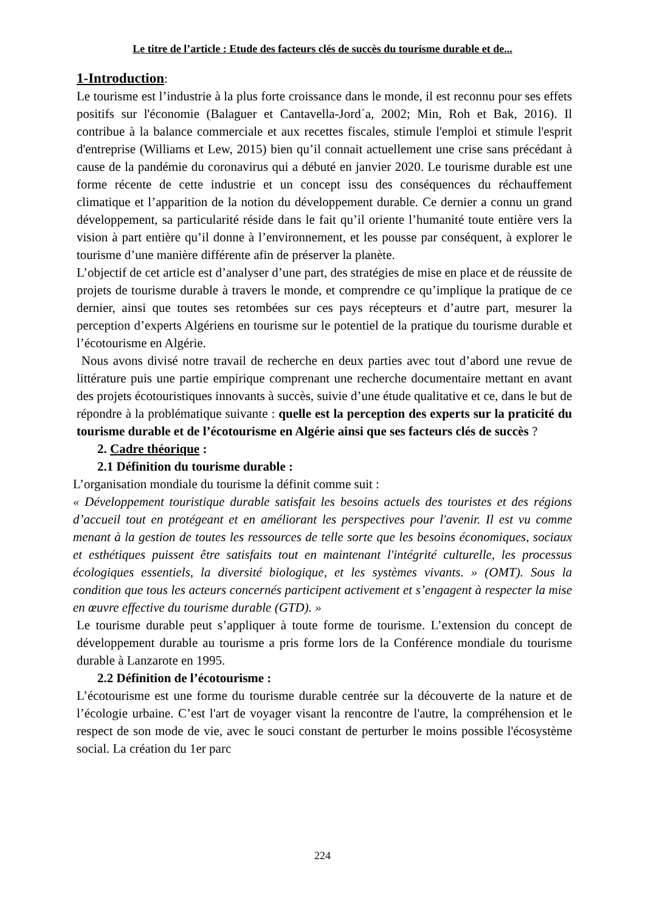Le titre de l’article : Etude des facteurs clés de succès du tourisme durable et de...
1-Introduction:
Le tourisme est l’industrie à la plus forte croissance dans le monde, il est reconnu pour ses effets positifs sur l'économie (Balaguer et Cantavella-Jord´a, 2002; Min, Roh et Bak, 2016). Il contribue à la balance commerciale et aux recettes fiscales, stimule l'emploi et stimule l'esprit d'entreprise (Williams et Lew, 2015) bien qu’il connait actuellement une crise sans précédant à cause de la pandémie du coronavirus qui a débuté en janvier 2020. Le tourisme durable est une forme récente de cette industrie et un concept issu des conséquences du réchauffement climatique et l’apparition de la notion du développement durable. Ce dernier a connu un grand développement, sa particularité réside dans le fait qu’il oriente l’humanité toute entière vers la vision à part entière qu’il donne à l’environnement, et les pousse par conséquent, à explorer le tourisme d’une manière différente afin de préserver la planète.
L’objectif de cet article est d’analyser d’une part, des stratégies de mise en place et de réussite de projets de tourisme durable à travers le monde, et comprendre ce qu’implique la pratique de ce dernier, ainsi que toutes ses retombées sur ces pays récepteurs et d’autre part, mesurer la perception d’experts Algériens en tourisme sur le potentiel de la pratique du tourisme durable et l’écotourisme en Algérie.
Nous avons divisé notre travail de recherche en deux parties avec tout d’abord une revue de littérature puis une partie empirique comprenant une recherche documentaire mettant en avant des projets écotouristiques innovants à succès, suivie d’une étude qualitative et ce, dans le but de répondre à la problématique suivante : quelle est la perception des experts sur la praticité du tourisme durable et de l’écotourisme en Algérie ainsi que ses facteurs clés de succès ?
2. Cadre théorique :
2.1 Définition du tourisme durable :
L’organisation mondiale du tourisme la définit comme suit :
« Développement touristique durable satisfait les besoins actuels des touristes et des régions d’accueil tout en protégeant et en améliorant les perspectives pour l'avenir. Il est vu comme menant à la gestion de toutes les ressources de telle sorte que les besoins économiques, sociaux et esthétiques puissent être satisfaits tout en maintenant l'intégrité culturelle, les processus écologiques essentiels, la diversité biologique, et les systèmes vivants. » (OMT). Sous la condition que tous les acteurs concernés participent activement et s’engagent à respecter la mise en œuvre effective du tourisme durable (GTD). »
Le tourisme durable peut s’appliquer à toute forme de tourisme. L’extension du concept de développement durable au tourisme a pris forme lors de la Conférence mondiale du tourisme durable à Lanzarote en 1995.
2.2 Définition de l’écotourisme :
L’écotourisme est une forme du tourisme durable centrée sur la découverte de la nature et de l’écologie urbaine. C’est l'art de voyager visant la rencontre de l'autre, la compréhension et le respect de son mode de vie, avec le souci constant de perturber le moins possible l'écosystème social. La création du 1er parc
224